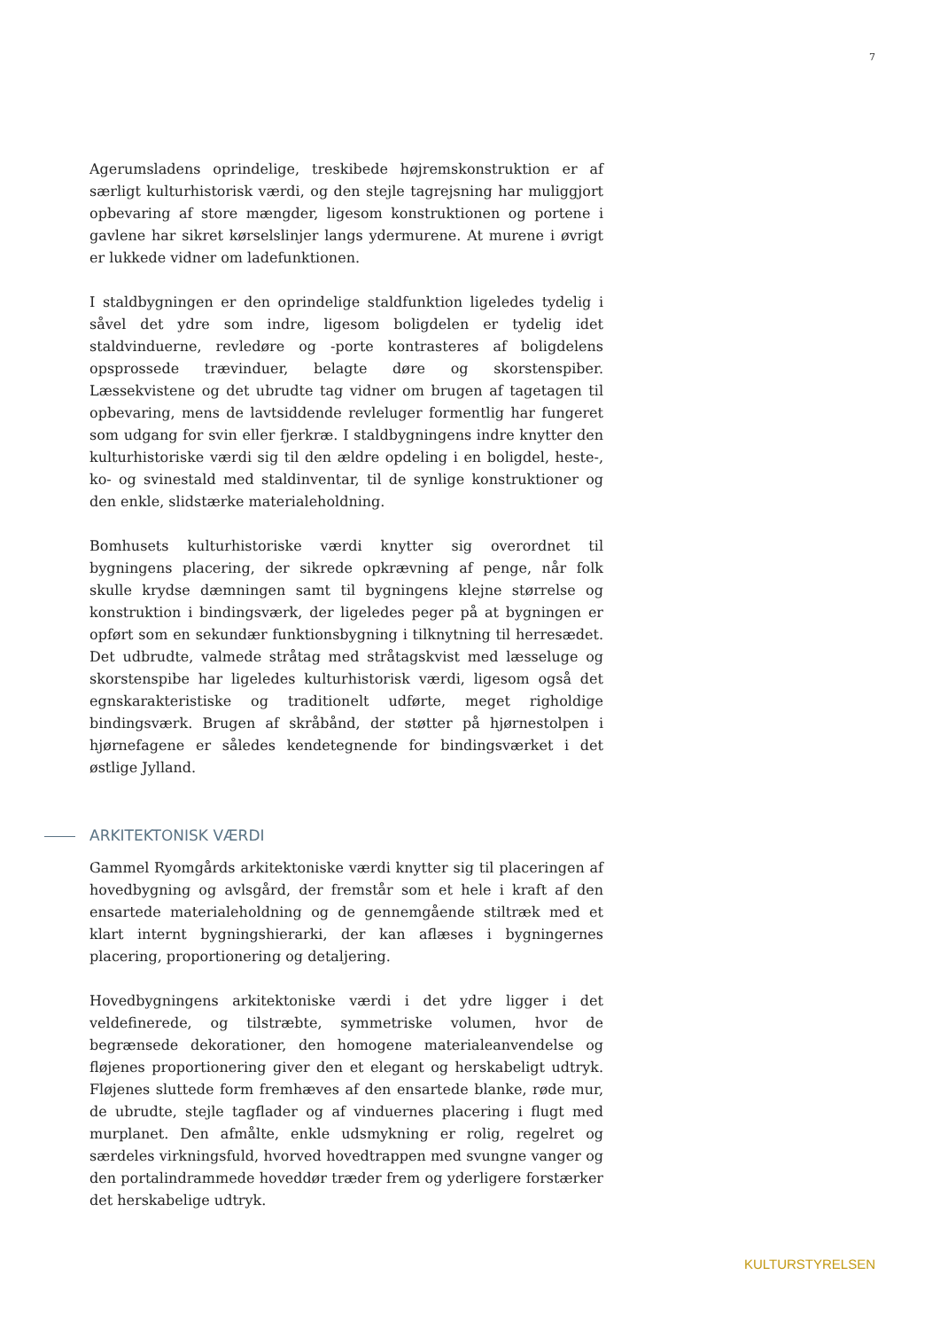7
Agerumsladens oprindelige, treskibede højremskonstruktion er af særligt kulturhistorisk værdi, og den stejle tagrejsning har muliggjort opbevaring af store mængder, ligesom konstruktionen og portene i gavlene har sikret kørselslinjer langs ydermurene. At murene i øvrigt er lukkede vidner om ladefunktionen.
I staldbygningen er den oprindelige staldfunktion ligeledes tydelig i såvel det ydre som indre, ligesom boligdelen er tydelig idet staldvinduerne, revledøre og -porte kontrasteres af boligdelens opsprossede trævinduer, belagte døre og skorstenspiber. Læssekvistene og det ubrudte tag vidner om brugen af tagetagen til opbevaring, mens de lavtsiddende revleluger formentlig har fungeret som udgang for svin eller fjerkræ. I staldbygningens indre knytter den kulturhistoriske værdi sig til den ældre opdeling i en boligdel, heste-, ko- og svinestald med staldinventar, til de synlige konstruktioner og den enkle, slidstærke materialeholdning.
Bomhusets kulturhistoriske værdi knytter sig overordnet til bygningens placering, der sikrede opkrævning af penge, når folk skulle krydse dæmningen samt til bygningens klejne størrelse og konstruktion i bindingsværk, der ligeledes peger på at bygningen er opført som en sekundær funktionsbygning i tilknytning til herresædet. Det udbrudte, valmede stråtag med stråtagskvist med læsseluge og skorstenspibe har ligeledes kulturhistorisk værdi, ligesom også det egnskarakteristiske og traditionelt udførte, meget righoldige bindingsværk. Brugen af skråbånd, der støtter på hjørnestolpen i hjørnefagene er således kendetegnende for bindingsværket i det østlige Jylland.
ARKITEKTONISK VÆRDI
Gammel Ryomgårds arkitektoniske værdi knytter sig til placeringen af hovedbygning og avlsgård, der fremstår som et hele i kraft af den ensartede materialeholdning og de gennemgående stiltræk med et klart internt bygningshierarki, der kan aflæses i bygningernes placering, proportionering og detaljering.
Hovedbygningens arkitektoniske værdi i det ydre ligger i det veldefinerede, og tilstræbte, symmetriske volumen, hvor de begrænsede dekorationer, den homogene materialeanvendelse og fløjenes proportionering giver den et elegant og herskabeligt udtryk. Fløjenes sluttede form fremhæves af den ensartede blanke, røde mur, de ubrudte, stejle tagflader og af vinduernes placering i flugt med murplanet. Den afmålte, enkle udsmykning er rolig, regelret og særdeles virkningsfuld, hvorved hovedtrappen med svungne vanger og den portalindrammede hoveddør træder frem og yderligere forstærker det herskabelige udtryk.
KULTURSTYRELSEN